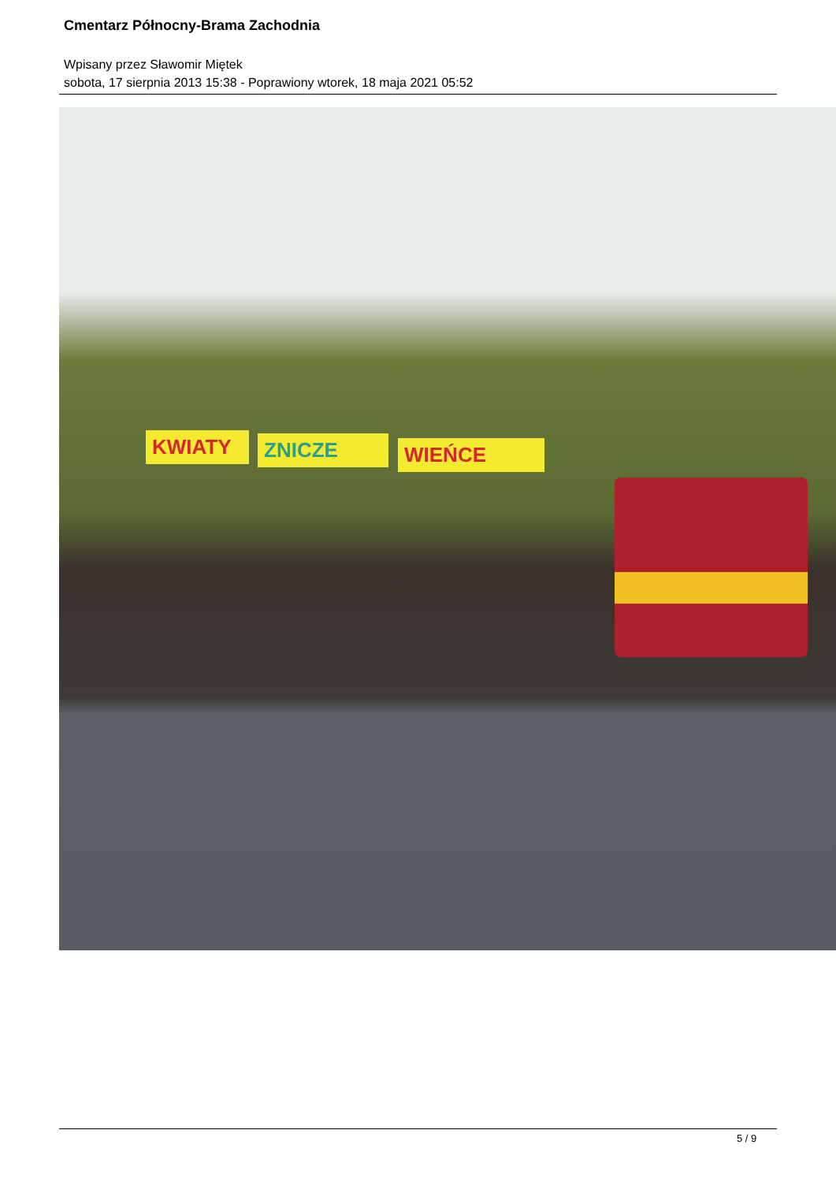Cmentarz Północny-Brama Zachodnia
Wpisany przez Sławomir Miętek
sobota, 17 sierpnia 2013 15:38 - Poprawiony wtorek, 18 maja 2021 05:52
KWIATY ZNICZE WIEŃCE
5 / 9